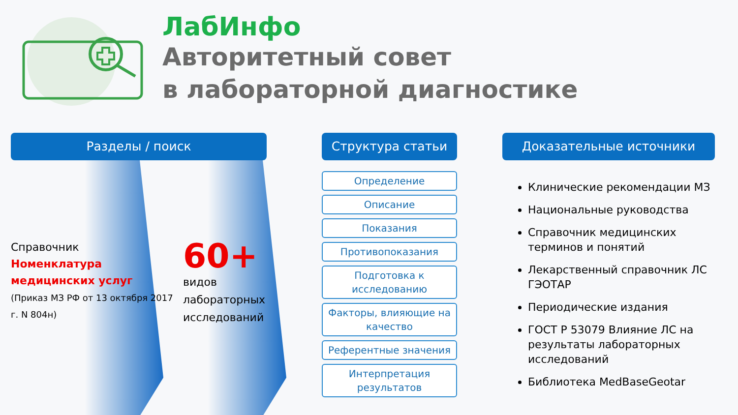ЛабИнфо
Авторитетный совет
в лабораторной диагностике
Разделы / поиск
Справочник
Номенклатура медицинских услуг
(Приказ МЗ РФ от 13 октября 2017 г. N 804н)
60+
видов
лабораторных
исследований
Структура статьи
Определение
Описание
Показания
Противопоказания
Подготовка к исследованию
Факторы, влияющие на качество
Референтные значения
Интерпретация результатов
Доказательные источники
Клинические рекомендации МЗ
Национальные руководства
Справочник медицинских терминов и понятий
Лекарственный справочник ЛС ГЭОТАР
Периодические издания
ГОСТ Р 53079 Влияние ЛС на результаты лабораторных исследований
Библиотека MedBaseGeotar